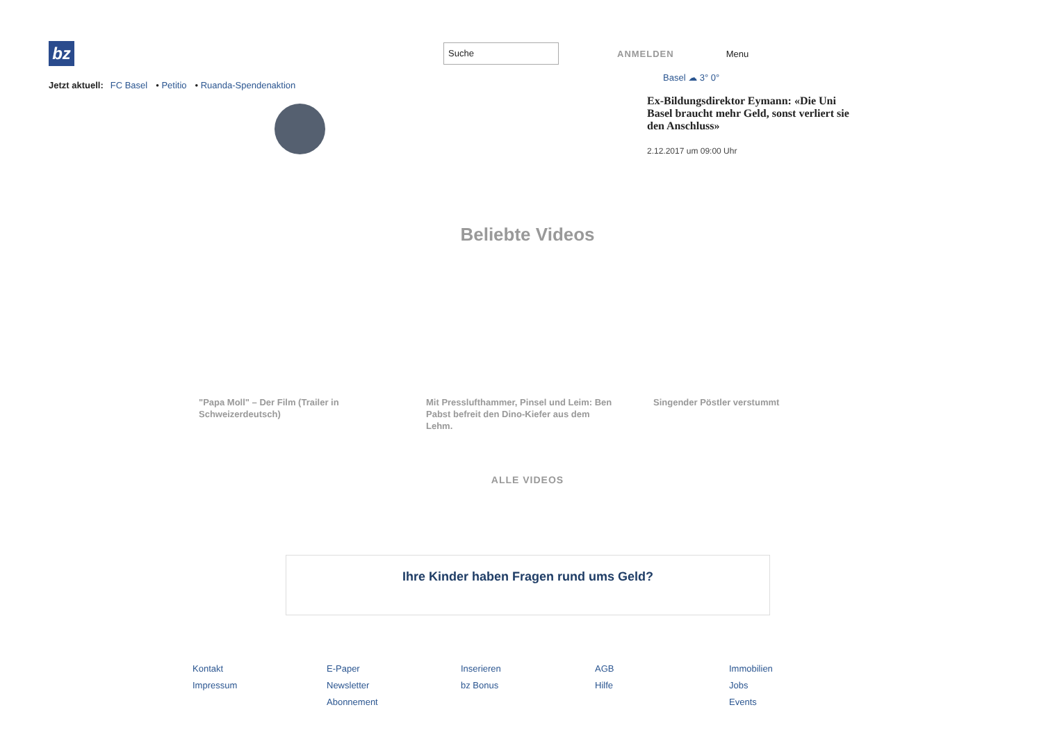bz
Suche
ANMELDEN Menu
Jetzt aktuell: FC Basel • Petitio • Ruanda-Spendenaktion
Basel ☁ 3° 0°
Ex-Bildungsdirektor Eymann: «Die Uni Basel braucht mehr Geld, sonst verliert sie den Anschluss»
2.12.2017 um 09:00 Uhr
Beliebte Videos
"Papa Moll" – Der Film (Trailer in Schweizerdeutsch)
Mit Presslufthammer, Pinsel und Leim: Ben Pabst befreit den Dino-Kiefer aus dem Lehm.
Singender Pöstler verstummt
ALLE VIDEOS
Ihre Kinder haben Fragen rund ums Geld?
Kontakt
Impressum
E-Paper
Newsletter
Abonnement
Inserieren
bz Bonus
AGB
Hilfe
Immobilien
Jobs
Events